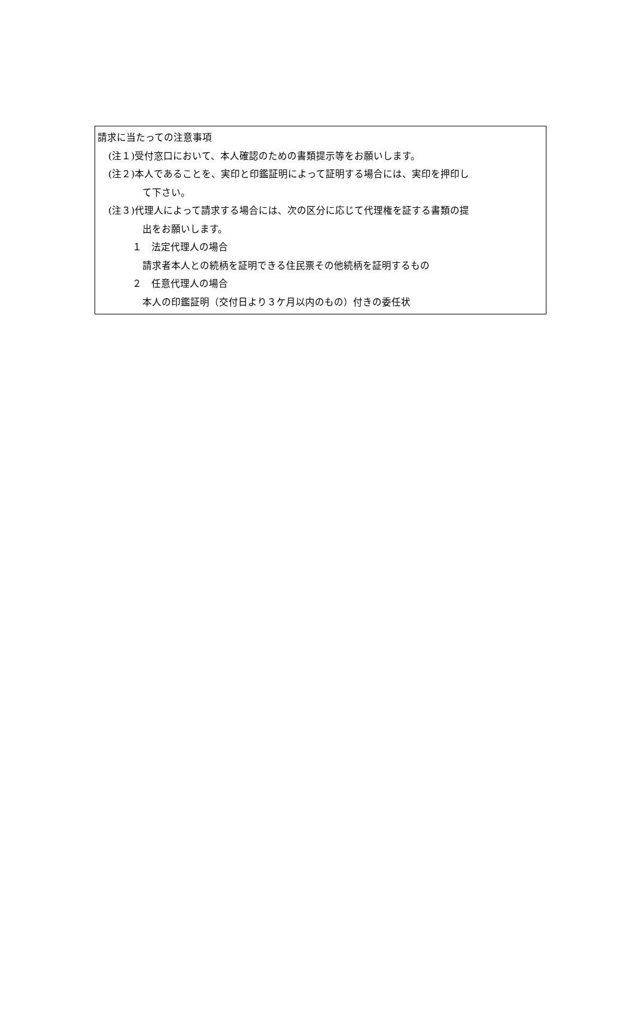請求に当たっての注意事項
(注１)受付窓口において、本人確認のための書類提示等をお願いします。
(注２)本人であることを、実印と印鑑証明によって証明する場合には、実印を押印し
て下さい。
(注３)代理人によって請求する場合には、次の区分に応じて代理権を証する書類の提
出をお願いします。
１　法定代理人の場合
請求者本人との続柄を証明できる住民票その他続柄を証明するもの
２　任意代理人の場合
本人の印鑑証明（交付日より３ケ月以内のもの）付きの委任状